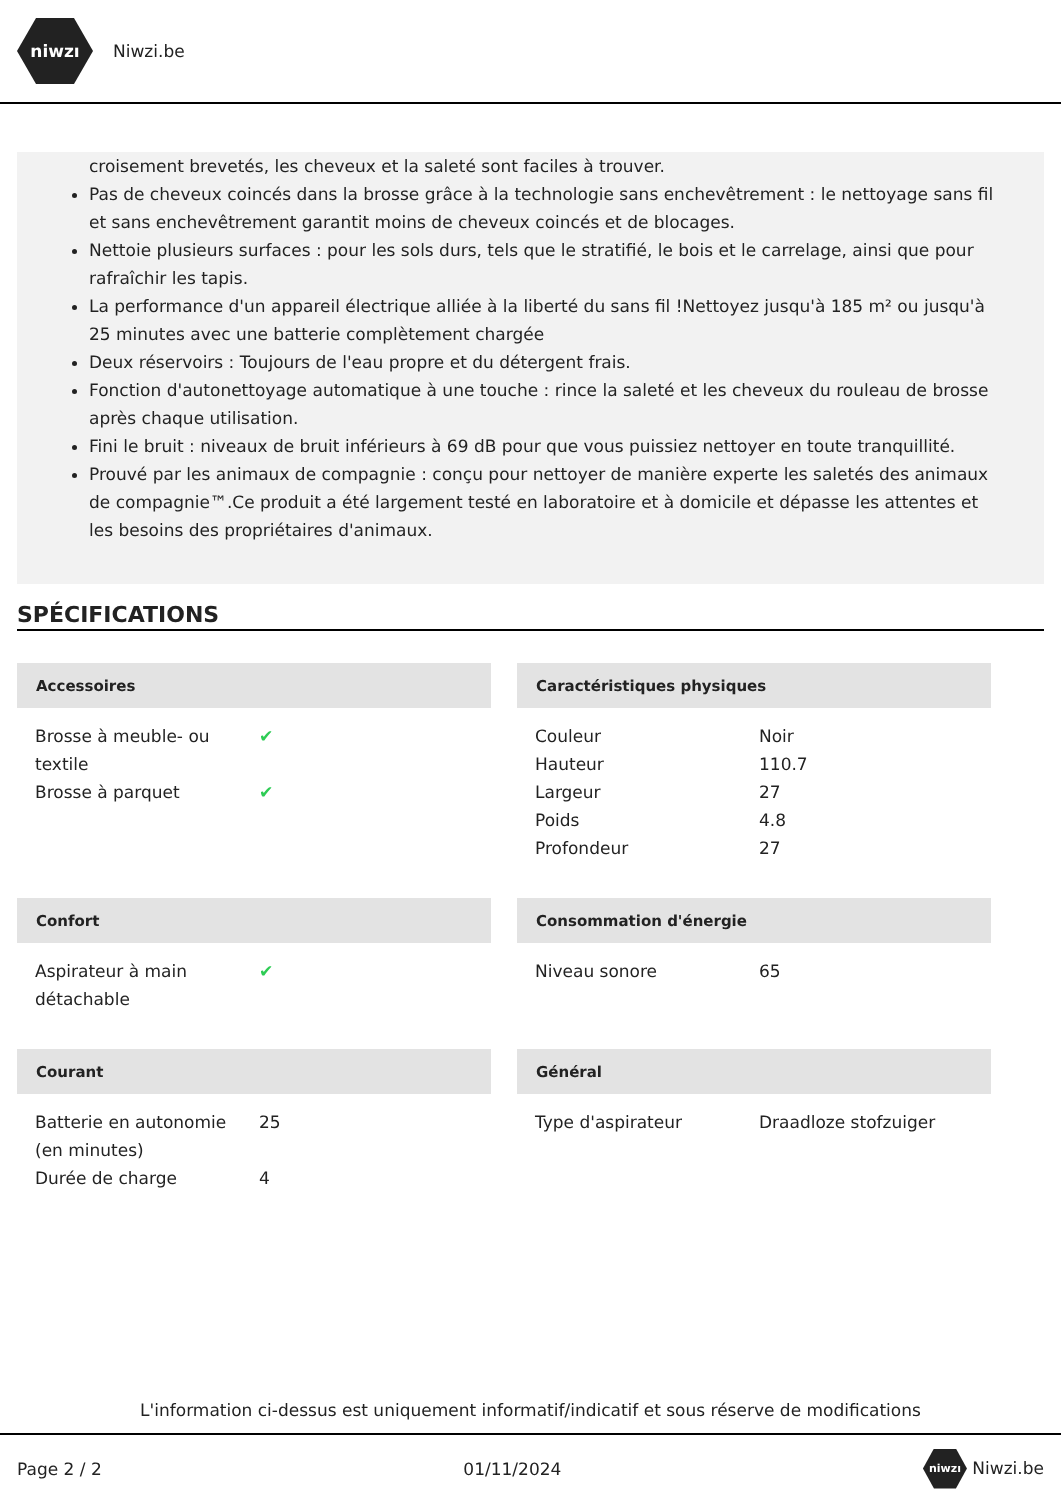niwzı
Niwzi.be
croisement brevetés, les cheveux et la saleté sont faciles à trouver.
Pas de cheveux coincés dans la brosse grâce à la technologie sans enchevêtrement : le nettoyage sans fil et sans enchevêtrement garantit moins de cheveux coincés et de blocages.
Nettoie plusieurs surfaces : pour les sols durs, tels que le stratifié, le bois et le carrelage, ainsi que pour rafraîchir les tapis.
La performance d'un appareil électrique alliée à la liberté du sans fil !Nettoyez jusqu'à 185 m² ou jusqu'à 25 minutes avec une batterie complètement chargée
Deux réservoirs : Toujours de l'eau propre et du détergent frais.
Fonction d'autonettoyage automatique à une touche : rince la saleté et les cheveux du rouleau de brosse après chaque utilisation.
Fini le bruit : niveaux de bruit inférieurs à 69 dB pour que vous puissiez nettoyer en toute tranquillité.
Prouvé par les animaux de compagnie : conçu pour nettoyer de manière experte les saletés des animaux de compagnie™.Ce produit a été largement testé en laboratoire et à domicile et dépasse les attentes et les besoins des propriétaires d'animaux.
SPÉCIFICATIONS
Accessoires
| Brosse à meuble- ou textile | ✔ |
| Brosse à parquet | ✔ |
Caractéristiques physiques
| Couleur | Noir |
| Hauteur | 110.7 |
| Largeur | 27 |
| Poids | 4.8 |
| Profondeur | 27 |
Confort
| Aspirateur à main détachable | ✔ |
Consommation d'énergie
| Niveau sonore | 65 |
Courant
| Batterie en autonomie (en minutes) | 25 |
| Durée de charge | 4 |
Général
| Type d'aspirateur | Draadloze stofzuiger |
L'information ci-dessus est uniquement informatif/indicatif et sous réserve de modifications
Page 2 / 2 01/11/2024 niwzı Niwzi.be